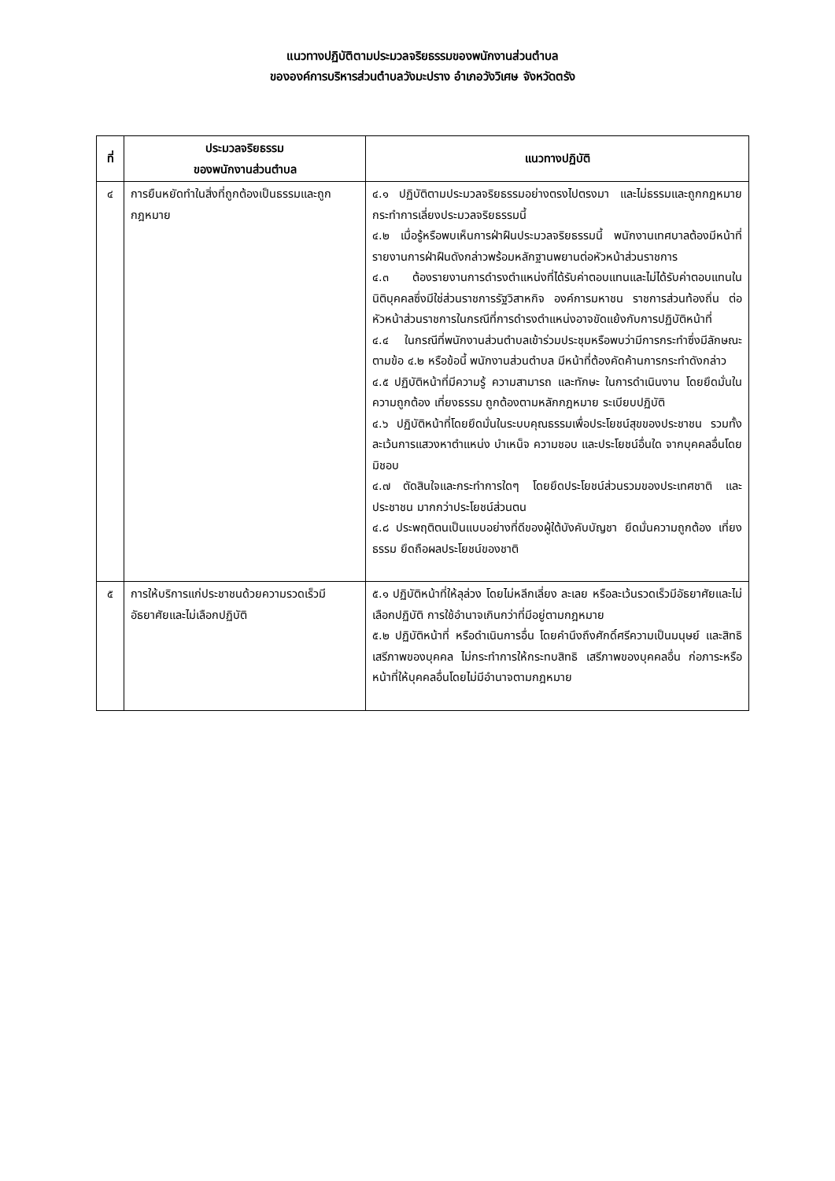แนวทางปฏิบัติตามประมวลจริยธรรมของพนักงานส่วนตำบล
ขององค์การบริหารส่วนตำบลวังมะปราง อำเภอวังวิเศษ จังหวัดตรัง
| ที่ | ประมวลจริยธรรม ของพนักงานส่วนตำบล | แนวทางปฏิบัติ |
| --- | --- | --- |
| ๔ | การยืนหยัดทำในสิ่งที่ถูกต้องเป็นธรรมและถูกกฎหมาย | ๔.๑ ปฏิบัติตามประมวลจริยธรรมอย่างตรงไปตรงมา และไม่ธรรมและถูกกฎหมายกระทำการเลี่ยงประมวลจริยธรรมนี้ ๔.๒ เมื่อรู้หรือพบเห็นการฝ่าฝืนประมวลจริยธรรมนี้ พนักงานเทศบาลต้องมีหน้าที่รายงานการฝ่าฝืนดังกล่าวพร้อมหลักฐานพยานต่อหัวหน้าส่วนราชการ ๔.๓ ต้องรายงานการดำรงตำแหน่งที่ได้รับค่าตอบแทนและไม่ได้รับค่าตอบแทนในนิติบุคคลซึ่งมีใช่ส่วนราชการรัฐวิสาหกิจ องค์การมหาชน ราชการส่วนท้องถิ่น ต่อหัวหน้าส่วนราชการในกรณีที่การดำรงตำแหน่งอาจขัดแย้งกับการปฏิบัติหน้าที่ ๔.๔ ในกรณีที่พนักงานส่วนตำบลเข้าร่วมประชุมหรือพบว่ามีการกระทำซึ่งมีลักษณะตามข้อ ๔.๒ หรือข้อนี้ พนักงานส่วนตำบล มีหน้าที่ต้องคัดค้านการกระทำดังกล่าว ๔.๕ ปฏิบัติหน้าที่มีความรู้ ความสามารถ และทักษะ ในการดำเนินงาน โดยยึดมั่นในความถูกต้อง เที่ยงธรรม ถูกต้องตามหลักกฎหมาย ระเบียบปฏิบัติ ๔.๖ ปฏิบัติหน้าที่โดยยึดมั่นในระบบคุณธรรมเพื่อประโยชน์สุขของประชาชน รวมทั้งละเว้นการแสวงหาตำแหน่ง บำเหน็จ ความชอบ และประโยชน์อื่นใด จากบุคคลอื่นโดยมิชอบ ๔.๗ ตัดสินใจและกระทำการใดๆ โดยยึดประโยชน์ส่วนรวมของประเทศชาติ และประชาชน มากกว่าประโยชน์ส่วนตน ๔.๘ ประพฤติตนเป็นแบบอย่างที่ดีของผู้ใต้บังคับบัญชา ยึดมั่นความถูกต้อง เที่ยงธรรม ยึดถือผลประโยชน์ของชาติ |
| ๕ | การให้บริการแก่ประชาชนด้วยความรวดเร็วมีอัธยาศัยและไม่เลือกปฏิบัติ | ๕.๑ ปฏิบัติหน้าที่ให้ลุล่วง โดยไม่หลีกเลี่ยง ละเลย หรือละเว้นรวดเร็วมีอัธยาศัยและไม่เลือกปฏิบัติ การใช้อำนาจเกินกว่าที่มีอยู่ตามกฎหมาย ๕.๒ ปฏิบัติหน้าที่ หรือดำเนินการอื่น โดยคำนึงถึงศักดิ์ศรีความเป็นมนุษย์ และสิทธิเสรีภาพของบุคคล ไม่กระทำการให้กระทบสิทธิ เสรีภาพของบุคคลอื่น ก่อภาระหรือหน้าที่ให้บุคคลอื่นโดยไม่มีอำนาจตามกฎหมาย |